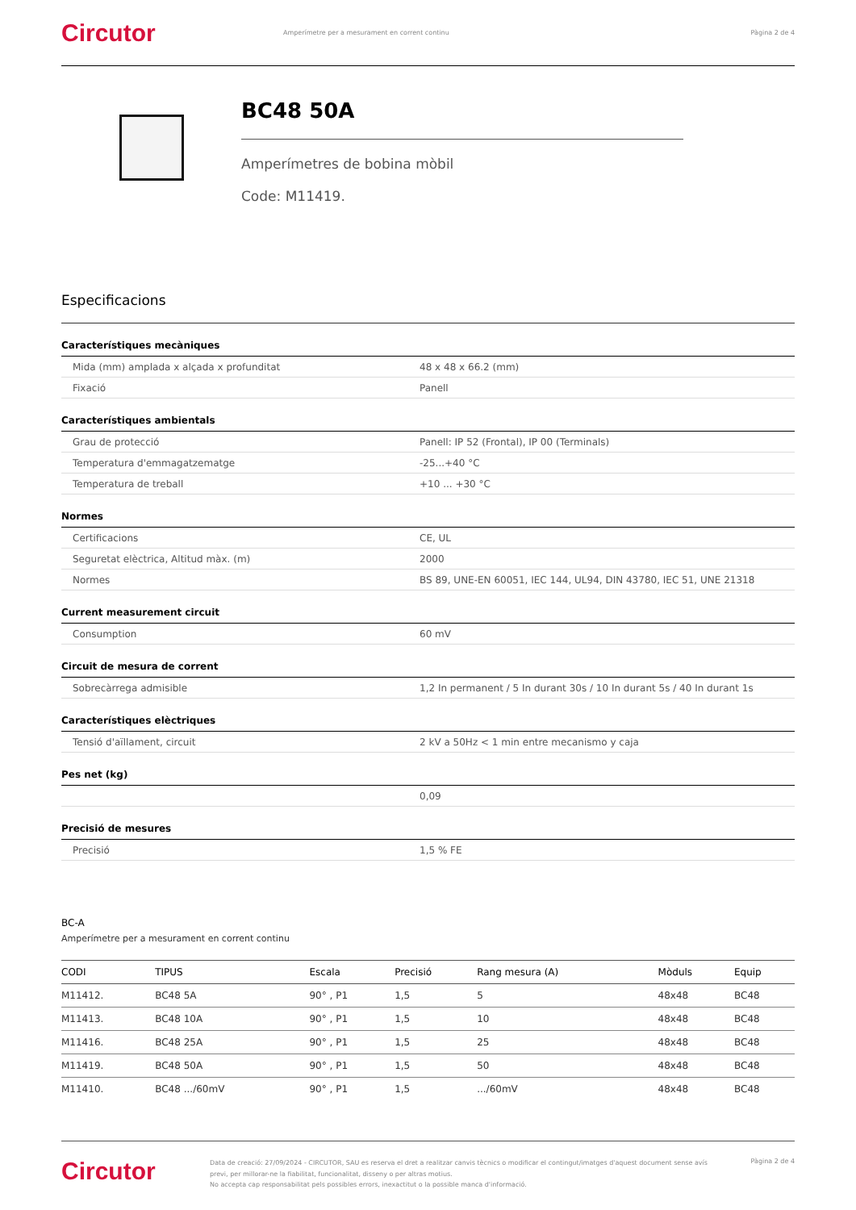Circutor
Amperímetre per a mesurament en corrent continu
Pàgina 2 de 4
BC48 50A
Amperímetres de bobina mòbil
Code: M11419.
Especificacions
Característiques mecàniques
| Mida (mm) amplada x alçada x profunditat | 48 x 48 x 66.2 (mm) |
| Fixació | Panell |
Característiques ambientals
| Grau de protecció | Panell: IP 52 (Frontal), IP 00 (Terminals) |
| Temperatura d'emmagatzematge | -25...+40 °C |
| Temperatura de treball | +10 ... +30 °C |
Normes
| Certificacions | CE, UL |
| Seguretat elèctrica, Altitud màx. (m) | 2000 |
| Normes | BS 89, UNE-EN 60051, IEC 144, UL94, DIN 43780, IEC 51, UNE 21318 |
Current measurement circuit
| Consumption | 60 mV |
Circuit de mesura de corrent
| Sobrecàrrega admisible | 1,2 In permanent / 5 In durant 30s / 10 In durant 5s / 40 In durant 1s |
Característiques elèctriques
| Tensió d'aïllament, circuit | 2 kV a 50Hz < 1 min entre mecanismo y caja |
Pes net (kg)
| | 0,09 |
Precisió de mesures
| Precisió | 1,5 % FE |
BC-A
Amperímetre per a mesurament en corrent continu
| CODI | TIPUS | Escala | Precisió | Rang mesura (A) | Mòduls | Equip |
| --- | --- | --- | --- | --- | --- | --- |
| M11412. | BC48 5A | 90° , P1 | 1,5 | 5 | 48x48 | BC48 |
| M11413. | BC48 10A | 90° , P1 | 1,5 | 10 | 48x48 | BC48 |
| M11416. | BC48 25A | 90° , P1 | 1,5 | 25 | 48x48 | BC48 |
| M11419. | BC48 50A | 90° , P1 | 1,5 | 50 | 48x48 | BC48 |
| M11410. | BC48 .../60mV | 90° , P1 | 1,5 | .../60mV | 48x48 | BC48 |
Circutor
Data de creació: 27/09/2024 - CIRCUTOR, SAU es reserva el dret a realitzar canvis tècnics o modificar el contingut/imatges d'aquest document sense avís previ, per millorar-ne la fiabilitat, funcionalitat, disseny o per altras motius.
No accepta cap responsabilitat pels possibles errors, inexactitut o la possible manca d'informació.
Pàgina 2 de 4